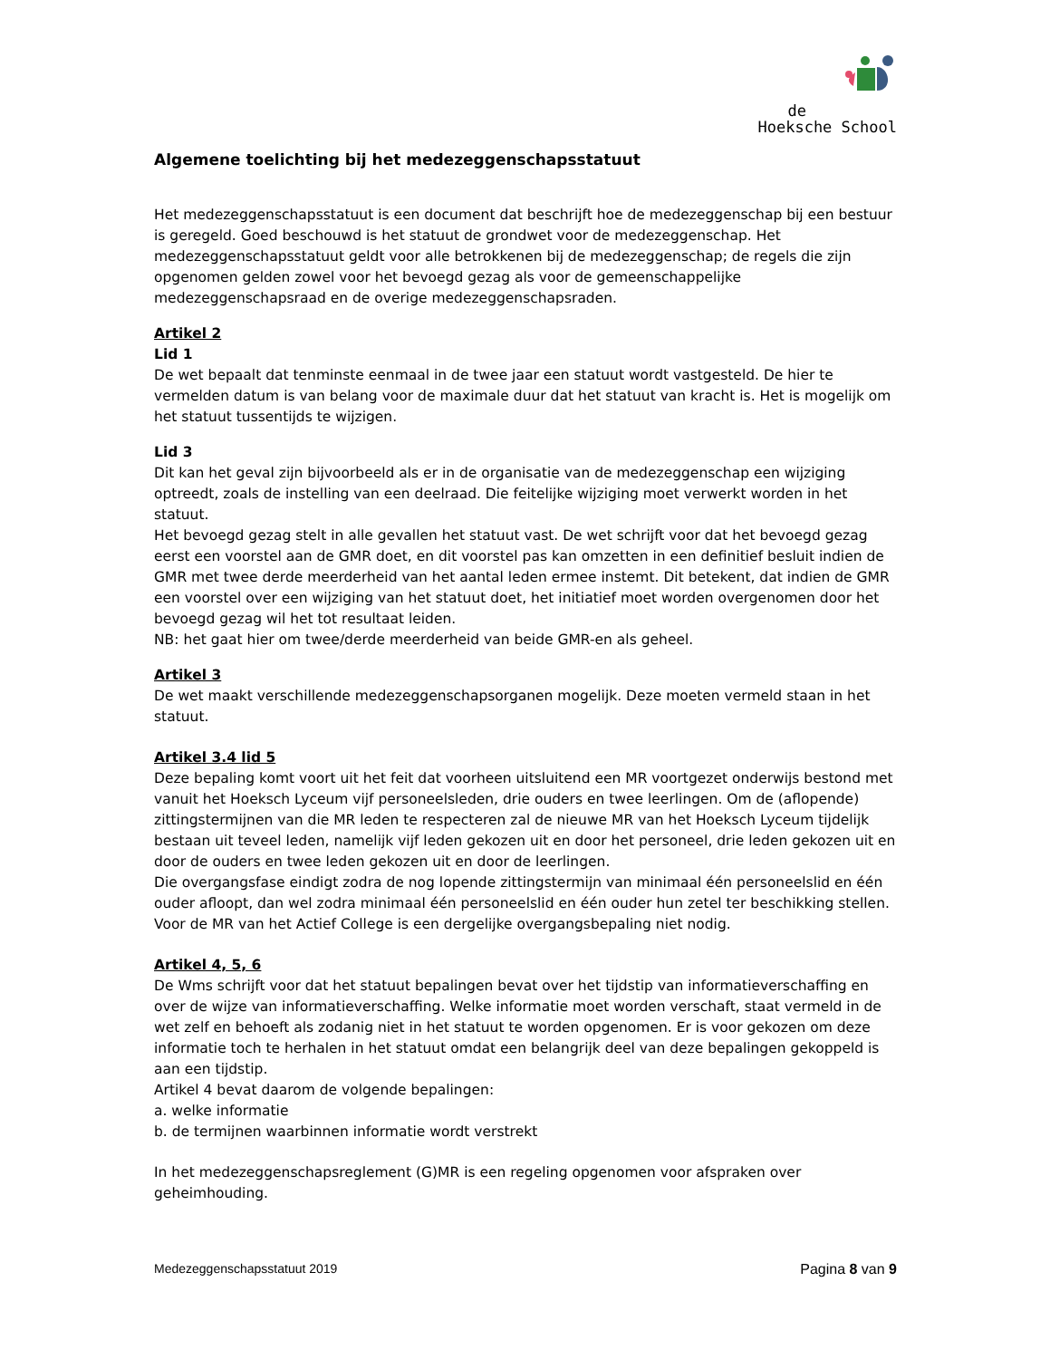de
Hoeksche School
Algemene toelichting bij het medezeggenschapsstatuut
Het medezeggenschapsstatuut is een document dat beschrijft hoe de medezeggenschap bij een bestuur is geregeld. Goed beschouwd is het statuut de grondwet voor de medezeggenschap. Het medezeggenschapsstatuut geldt voor alle betrokkenen bij de medezeggenschap; de regels die zijn opgenomen gelden zowel voor het bevoegd gezag als voor de gemeenschappelijke medezeggenschapsraad en de overige medezeggenschapsraden.
Artikel 2
Lid 1
De wet bepaalt dat tenminste eenmaal in de twee jaar een statuut wordt vastgesteld. De hier te vermelden datum is van belang voor de maximale duur dat het statuut van kracht is. Het is mogelijk om het statuut tussentijds te wijzigen.
Lid 3
Dit kan het geval zijn bijvoorbeeld als er in de organisatie van de medezeggenschap een wijziging optreedt, zoals de instelling van een deelraad. Die feitelijke wijziging moet verwerkt worden in het statuut.
Het bevoegd gezag stelt in alle gevallen het statuut vast. De wet schrijft voor dat het bevoegd gezag eerst een voorstel aan de GMR doet, en dit voorstel pas kan omzetten in een definitief besluit indien de GMR met twee derde meerderheid van het aantal leden ermee instemt. Dit betekent, dat indien de GMR een voorstel over een wijziging van het statuut doet, het initiatief moet worden overgenomen door het bevoegd gezag wil het tot resultaat leiden.
NB: het gaat hier om twee/derde meerderheid van beide GMR-en als geheel.
Artikel 3
De wet maakt verschillende medezeggenschapsorganen mogelijk. Deze moeten vermeld staan in het statuut.
Artikel 3.4 lid 5
Deze bepaling komt voort uit het feit dat voorheen uitsluitend een MR voortgezet onderwijs bestond met vanuit het Hoeksch Lyceum vijf personeelsleden, drie ouders en twee leerlingen. Om de (aflopende) zittingstermijnen van die MR leden te respecteren zal de nieuwe MR van het Hoeksch Lyceum tijdelijk bestaan uit teveel leden, namelijk vijf leden gekozen uit en door het personeel, drie leden gekozen uit en door de ouders en twee leden gekozen uit en door de leerlingen.
Die overgangsfase eindigt zodra de nog lopende zittingstermijn van minimaal één personeelslid en één ouder afloopt, dan wel zodra minimaal één personeelslid en één ouder hun zetel ter beschikking stellen. Voor de MR van het Actief College is een dergelijke overgangsbepaling niet nodig.
Artikel 4, 5, 6
De Wms schrijft voor dat het statuut bepalingen bevat over het tijdstip van informatieverschaffing en over de wijze van informatieverschaffing. Welke informatie moet worden verschaft, staat vermeld in de wet zelf en behoeft als zodanig niet in het statuut te worden opgenomen. Er is voor gekozen om deze informatie toch te herhalen in het statuut omdat een belangrijk deel van deze bepalingen gekoppeld is aan een tijdstip.
Artikel 4 bevat daarom de volgende bepalingen:
a. welke informatie
b. de termijnen waarbinnen informatie wordt verstrekt
In het medezeggenschapsreglement (G)MR is een regeling opgenomen voor afspraken over geheimhouding.
Medezeggenschapsstatuut 2019 Pagina 8 van 9